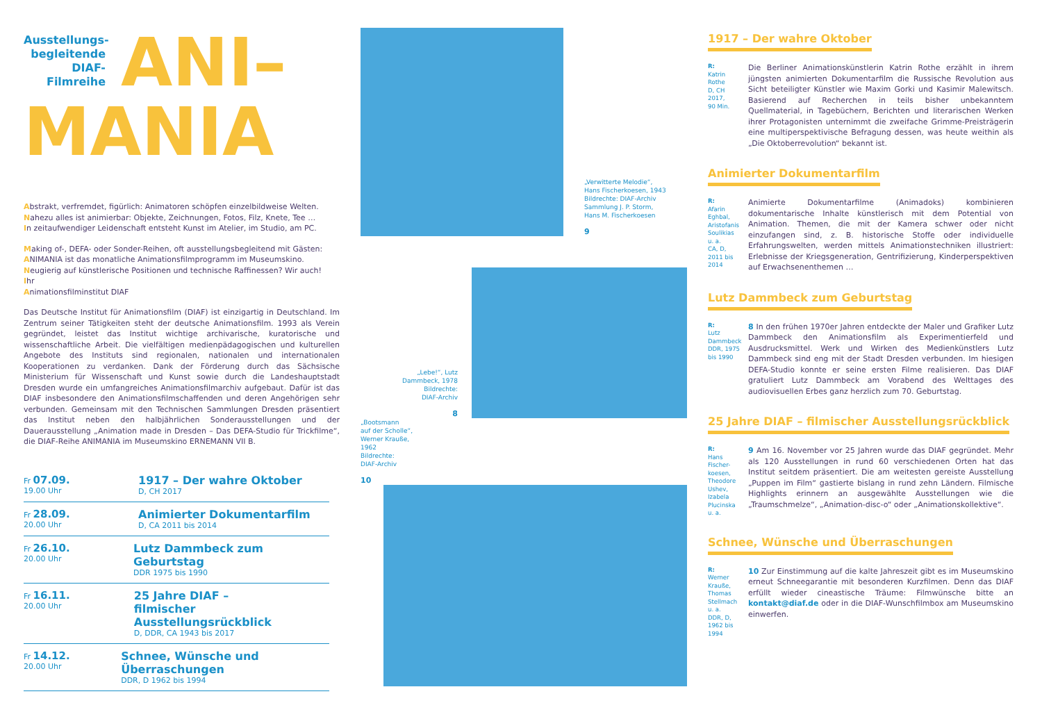Ausstellungs-
begleitende
DIAF-Filmreihe
ANI–
MANIA
Abstrakt, verfremdet, figürlich: Animatoren schöpfen einzelbildweise Welten.
Nahezu alles ist animierbar: Objekte, Zeichnungen, Fotos, Filz, Knete, Tee …
In zeitaufwendiger Leidenschaft entsteht Kunst im Atelier, im Studio, am PC.
Making of-, DEFA- oder Sonder-Reihen, oft ausstellungsbegleitend mit Gästen:
ANIMANIA ist das monatliche Animationsfilmprogramm im Museumskino.
Neugierig auf künstlerische Positionen und technische Raffinessen? Wir auch!
Ihr
Animationsfilminstitut DIAF
Das Deutsche Institut für Animationsfilm (DIAF) ist einzigartig in Deutschland. Im Zentrum seiner Tätigkeiten steht der deutsche Animationsfilm. 1993 als Verein gegründet, leistet das Institut wichtige archivarische, kuratorische und wissenschaftliche Arbeit. Die vielfältigen medienpädagogischen und kulturellen Angebote des Instituts sind regionalen, nationalen und internationalen Kooperationen zu verdanken. Dank der Förderung durch das Sächsische Ministerium für Wissenschaft und Kunst sowie durch die Landeshauptstadt Dresden wurde ein umfangreiches Animationsfilmarchiv aufgebaut. Dafür ist das DIAF insbesondere den Animationsfilmschaffenden und deren Angehörigen sehr verbunden. Gemeinsam mit den Technischen Sammlungen Dresden präsentiert das Institut neben den halbjährlichen Sonderausstellungen und der Dauerausstellung „Animation made in Dresden – Das DEFA-Studio für Trickfilme“, die DIAF-Reihe ANIMANIA im Museumskino ERNEMANN VII B.
Fr 07.09.
19.00 Uhr
1917 – Der wahre Oktober
D, CH 2017
Fr 28.09.
20.00 Uhr
Animierter Dokumentarfilm
D, CA 2011 bis 2014
Fr 26.10.
20.00 Uhr
Lutz Dammbeck zum Geburtstag
DDR 1975 bis 1990
Fr 16.11.
20.00 Uhr
25 Jahre DIAF –
filmischer Ausstellungsrückblick
D, DDR, CA 1943 bis 2017
Fr 14.12.
20.00 Uhr
Schnee, Wünsche und Überraschungen
DDR, D 1962 bis 1994
„Verwitterte Melodie“,
Hans Fischerkoesen, 1943
Bildrechte: DIAF-Archiv
Sammlung J. P. Storm,
Hans M. Fischerkoesen
9
„Lebe!“, Lutz
Dammbeck, 1978
Bildrechte:
DIAF-Archiv
8
„Bootsmann
auf der Scholle“,
Werner Krauße,
1962
Bildrechte:
DIAF-Archiv
10
1917 – Der wahre Oktober
R:
Katrin Rothe
D, CH 2017,
90 Min.
Die Berliner Animationskünstlerin Katrin Rothe erzählt in ihrem jüngsten animierten Dokumentarfilm die Russische Revolution aus Sicht beteiligter Künstler wie Maxim Gorki und Kasimir Malewitsch. Basierend auf Recherchen in teils bisher unbekanntem Quellmaterial, in Tagebüchern, Berichten und literarischen Werken ihrer Protagonisten unternimmt die zweifache Grimme-Preisträgerin eine multiperspektivische Befragung dessen, was heute weithin als „Die Oktoberrevolution“ bekannt ist.
Animierter Dokumentarfilm
R:
Afarin Eghbal, Aristofanis Soulikias u. a.
CA, D, 2011 bis 2014
Animierte Dokumentarfilme (Animadoks) kombinieren dokumentarische Inhalte künstlerisch mit dem Potential von Animation. Themen, die mit der Kamera schwer oder nicht einzufangen sind, z. B. historische Stoffe oder individuelle Erfahrungswelten, werden mittels Animationstechniken illustriert: Erlebnisse der Kriegsgeneration, Gentrifizierung, Kinderperspektiven auf Erwachsenenthemen …
Lutz Dammbeck zum Geburtstag
R:
Lutz Dammbeck
DDR, 1975 bis 1990
8 In den frühen 1970er Jahren entdeckte der Maler und Grafiker Lutz Dammbeck den Animationsfilm als Experimentierfeld und Ausdrucksmittel. Werk und Wirken des Medienkünstlers Lutz Dammbeck sind eng mit der Stadt Dresden verbunden. Im hiesigen DEFA-Studio konnte er seine ersten Filme realisieren. Das DIAF gratuliert Lutz Dammbeck am Vorabend des Welttages des audiovisuellen Erbes ganz herzlich zum 70. Geburtstag.
25 Jahre DIAF – filmischer Ausstellungsrückblick
R:
Hans Fischer-koesen, Theodore Ushev, Izabela Plucinska u. a.
9 Am 16. November vor 25 Jahren wurde das DIAF gegründet. Mehr als 120 Ausstellungen in rund 60 verschiedenen Orten hat das Institut seitdem präsentiert. Die am weitesten gereiste Ausstellung „Puppen im Film“ gastierte bislang in rund zehn Ländern. Filmische Highlights erinnern an ausgewählte Ausstellungen wie die „Traumschmelze“, „Animation-disc-o“ oder „Animationskollektive“.
Schnee, Wünsche und Überraschungen
R:
Werner Krauße, Thomas Stellmach u. a.
DDR, D, 1962 bis 1994
10 Zur Einstimmung auf die kalte Jahreszeit gibt es im Museumskino erneut Schneegarantie mit besonderen Kurzfilmen. Denn das DIAF erfüllt wieder cineastische Träume: Filmwünsche bitte an kontakt@diaf.de oder in die DIAF-Wunschfilmbox am Museumskino einwerfen.